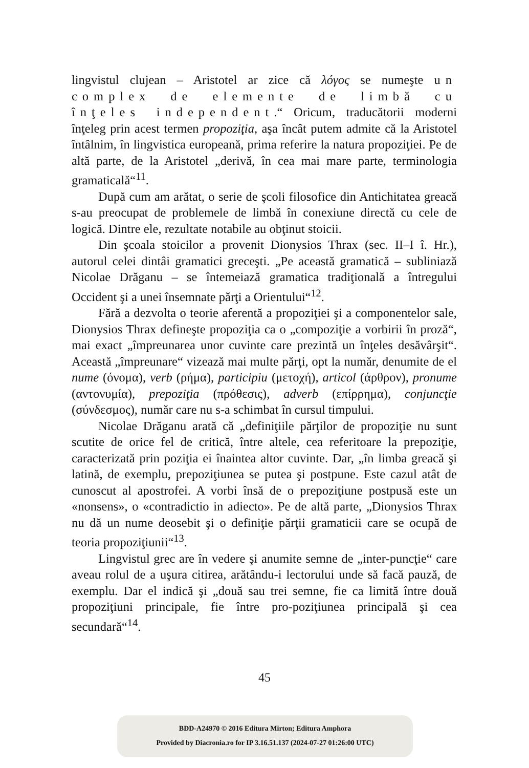lingvistul clujean – Aristotel ar zice că λόγος se numeşte un complex de elemente de limbă cu înţeles independent.“ Oricum, traducătorii moderni înţeleg prin acest termen propoziţia, aşa încât putem admite că la Aristotel întâlnim, în lingvistica europeană, prima referire la natura propoziţiei. Pe de altă parte, de la Aristotel „derivă, în cea mai mare parte, terminologia gramaticală“<sup>11</sup>.
După cum am arătat, o serie de şcoli filosofice din Antichitatea greacă s-au preocupat de problemele de limbă în conexiune directă cu cele de logică. Dintre ele, rezultate notabile au obţinut stoicii.
Din şcoala stoicilor a provenit Dionysios Thrax (sec. II–I î. Hr.), autorul celei dintâi gramatici greceşti. „Pe această gramatică – subliniază Nicolae Drăganu – se întemeiază gramatica tradiţională a întregului Occident şi a unei însemnate părţi a Orientului“<sup>12</sup>.
Fără a dezvolta o teorie aferentă a propoziţiei şi a componentelor sale, Dionysios Thrax defineşte propoziţia ca o „compoziţie a vorbirii în proză“, mai exact „împreunarea unor cuvinte care prezintă un înţeles desăvârşit“. Această „împreunare“ vizează mai multe părţi, opt la număr, denumite de el nume (όνομα), verb (ρήμα), participiu (μετοχή), articol (άρθρον), pronume (αντονυμία), prepoziţia (πρόθεσις), adverb (επίρρημα), conjuncţie (σύνδεσμος), număr care nu s-a schimbat în cursul timpului.
Nicolae Drăganu arată că „definiţiile părţilor de propoziţie nu sunt scutite de orice fel de critică, între altele, cea referitoare la prepoziţie, caracterizată prin poziţia ei înaintea altor cuvinte. Dar, „în limba greacă şi latină, de exemplu, prepoziţiunea se putea şi postpune. Este cazul atât de cunoscut al apostrofei. A vorbi însă de o prepoziţiune postpusă este un «nonsens», o «contradictio in adiecto». Pe de altă parte, „Dionysios Thrax nu dă un nume deosebit şi o definiţie părţii gramaticii care se ocupă de teoria propoziţiunii“<sup>13</sup>.
Lingvistul grec are în vedere şi anumite semne de „inter-puncţie“ care aveau rolul de a uşura citirea, arătându-i lectorului unde să facă pauză, de exemplu. Dar el indică şi „două sau trei semne, fie ca limită între două propoziţiuni principale, fie între pro-poziţiunea principală şi cea secundară“<sup>14</sup>.
45
BDD-A24970 © 2016 Editura Mirton; Editura Amphora
Provided by Diacronia.ro for IP 3.16.51.137 (2024-07-27 01:26:00 UTC)